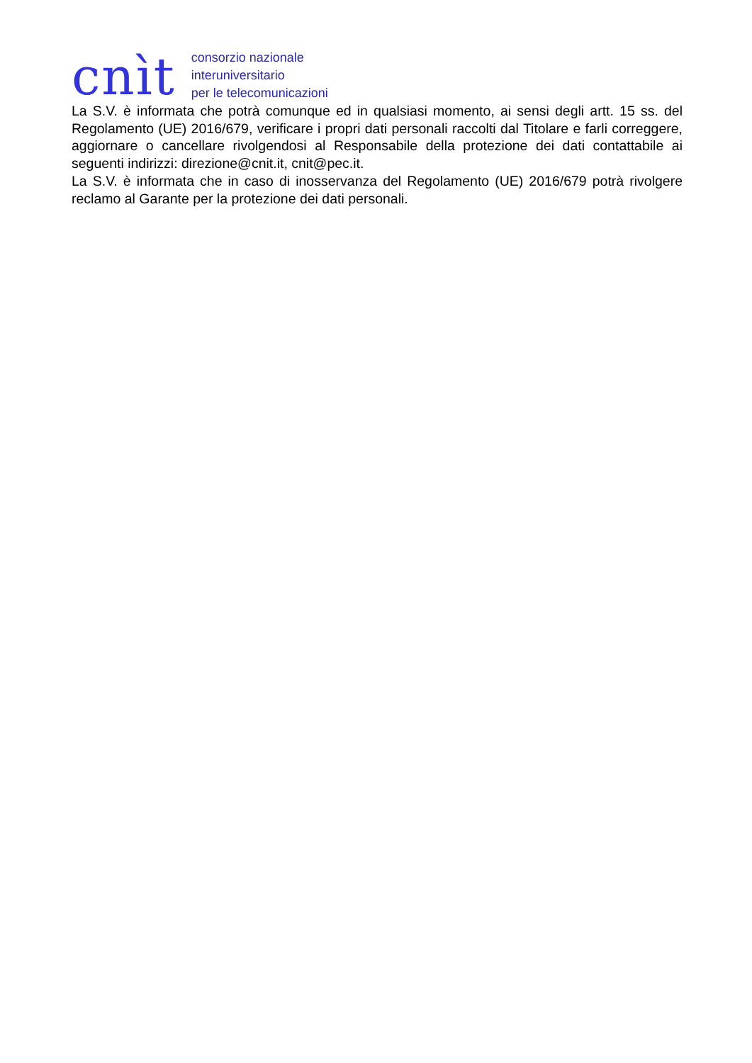cnìt
consorzio nazionale
interuniversitario
per le telecomunicazioni
La S.V. è informata che potrà comunque ed in qualsiasi momento, ai sensi degli artt. 15 ss. del Regolamento (UE) 2016/679, verificare i propri dati personali raccolti dal Titolare e farli correggere, aggiornare o cancellare rivolgendosi al Responsabile della protezione dei dati contattabile ai seguenti indirizzi: direzione@cnit.it, cnit@pec.it.
La S.V. è informata che in caso di inosservanza del Regolamento (UE) 2016/679 potrà rivolgere reclamo al Garante per la protezione dei dati personali.